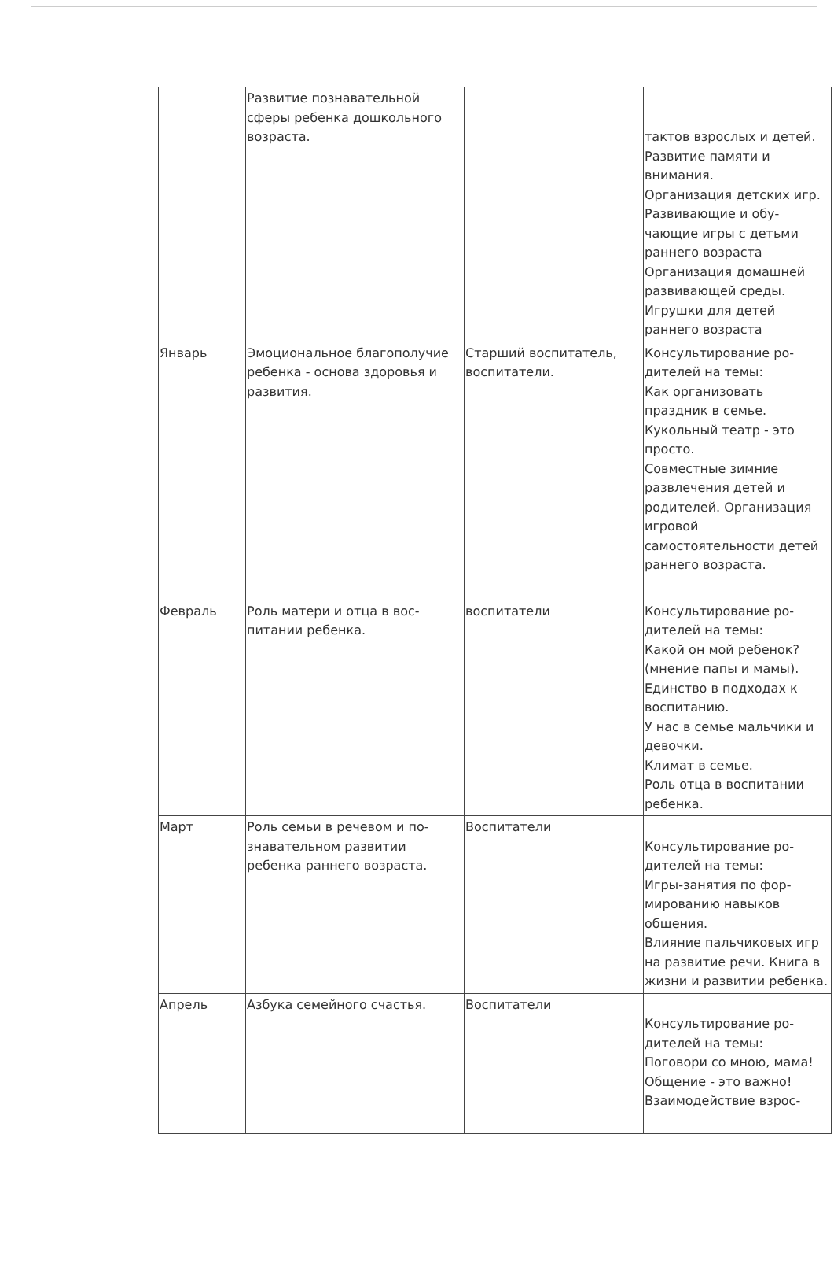| | Развитие познавательной сферы ребенка дошкольного возраста. | | тактов взрослых и детей. Развитие памяти и внимания. Организация детских игр. Развивающие и обу-чающие игры с детьми раннего возраста Организация домашней развивающей среды. Игрушки для детей раннего возраста |
| Январь | Эмоциональное благополучие ребенка - основа здоровья и развития. | Старший воспитатель, воспитатели. | Консультирование ро-дителей на темы: Как организовать праздник в семье. Кукольный театр - это просто. Совместные зимние развлечения детей и родителей. Организация игровой самостоятельности детей раннего возраста. |
| Февраль | Роль матери и отца в вос-питании ребенка. | воспитатели | Консультирование ро-дителей на темы: Какой он мой ребенок? (мнение папы и мамы). Единство в подходах к воспитанию. У нас в семье мальчики и девочки. Климат в семье. Роль отца в воспитании ребенка. |
| Март | Роль семьи в речевом и по-знавательном развитии ребенка раннего возраста. | Воспитатели | Консультирование ро-дителей на темы: Игры-занятия по фор-мированию навыков общения. Влияние пальчиковых игр на развитие речи. Книга в жизни и развитии ребенка. |
| Апрель | Азбука семейного счастья. | Воспитатели | Консультирование ро-дителей на темы: Поговори со мною, мама! Общение - это важно! Взаимодействие взрос- |